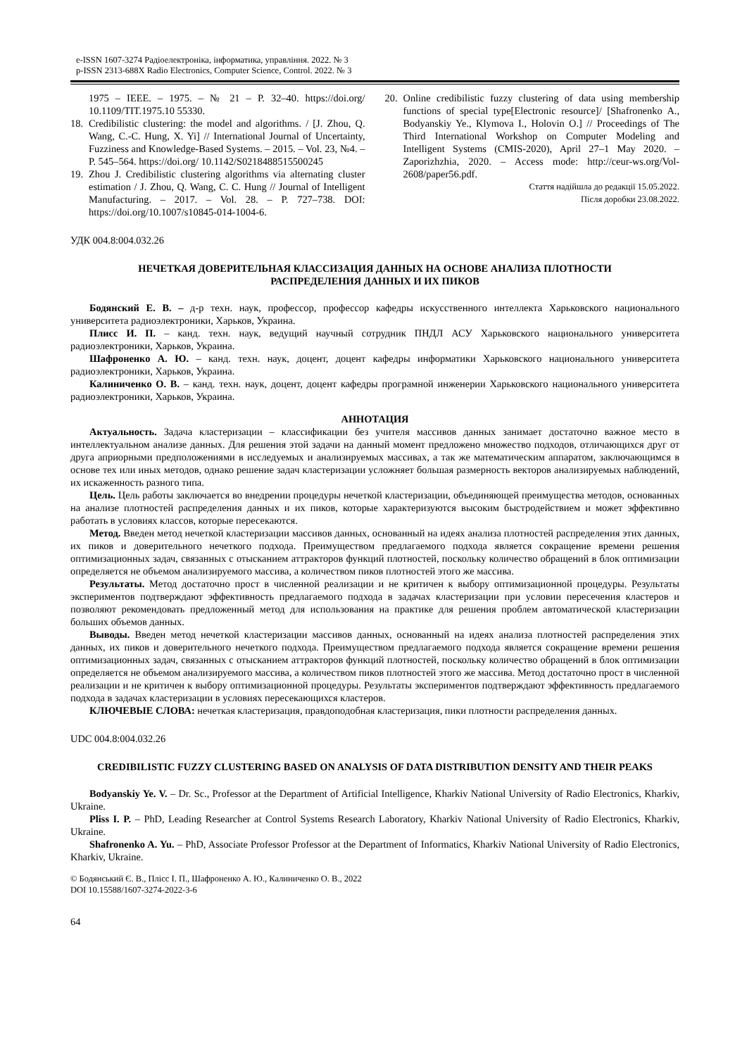e-ISSN 1607-3274 Радіоелектроніка, інформатика, управління. 2022. № 3
p-ISSN 2313-688X Radio Electronics, Computer Science, Control. 2022. № 3
1975 – IEEE. – 1975. – № 21 – P. 32–40. https://doi.org/ 10.1109/TIT.1975.10 55330.
18. Credibilistic clustering: the model and algorithms. / [J. Zhou, Q. Wang, C.-C. Hung, X. Yi] // International Journal of Uncertainty, Fuzziness and Knowledge-Based Systems. – 2015. – Vol. 23, №4. – P. 545–564. https://doi.org/ 10.1142/S0218488515500245
19. Zhou J. Credibilistic clustering algorithms via alternating cluster estimation / J. Zhou, Q. Wang, C. C. Hung // Journal of Intelligent Manufacturing. – 2017. – Vol. 28. – P. 727–738. DOI: https://doi.org/10.1007/s10845-014-1004-6.
20. Online credibilistic fuzzy clustering of data using membership functions of special type[Electronic resource]/ [Shafronenko A., Bodyanskiy Ye., Klymova I., Holovin O.] // Proceedings of The Third International Workshop on Computer Modeling and Intelligent Systems (CMIS-2020), April 27–1 May 2020. – Zaporizhzhia, 2020. – Access mode: http://ceur-ws.org/Vol-2608/paper56.pdf.
Стаття надійшла до редакції 15.05.2022.
Після доробки 23.08.2022.
УДК 004.8:004.032.26
НЕЧЕТКАЯ ДОВЕРИТЕЛЬНАЯ КЛАССИЗАЦИЯ ДАННЫХ НА ОСНОВЕ АНАЛИЗА ПЛОТНОСТИ РАСПРЕДЕЛЕНИЯ ДАННЫХ И ИХ ПИКОВ
Бодянский Е. В. – д-р техн. наук, профессор, профессор кафедры искусственного интеллекта Харьковского национального университета радиоэлектроники, Харьков, Украина.
Плисс И. П. – канд. техн. наук, ведущий научный сотрудник ПНДЛ АСУ Харьковского национального университета радиоэлектроники, Харьков, Украина.
Шафроненко А. Ю. – канд. техн. наук, доцент, доцент кафедры информатики Харьковского национального университета радиоэлектроники, Харьков, Украина.
Калиниченко О. В. – канд. техн. наук, доцент, доцент кафедры програмной инженерии Харьковского национального университета радиоэлектроники, Харьков, Украина.
АННОТАЦИЯ
Актуальность. Задача кластеризации – классификации без учителя массивов данных занимает достаточно важное место в интеллектуальном анализе данных. Для решения этой задачи на данный момент предложено множество подходов, отличающихся друг от друга априорными предположениями в исследуемых и анализируемых массивах, а так же математическим аппаратом, заключающимся в основе тех или иных методов, однако решение задач кластеризации усложняет большая размерность векторов анализируемых наблюдений, их искаженность разного типа.
Цель. Цель работы заключается во внедрении процедуры нечеткой кластеризации, объединяющей преимущества методов, основанных на анализе плотностей распределения данных и их пиков, которые характеризуются высоким быстродействием и может эффективно работать в условиях классов, которые пересекаются.
Метод. Введен метод нечеткой кластеризации массивов данных, основанный на идеях анализа плотностей распределения этих данных, их пиков и доверительного нечеткого подхода. Преимуществом предлагаемого подхода является сокращение времени решения оптимизационных задач, связанных с отысканием аттракторов функций плотностей, поскольку количество обращений в блок оптимизации определяется не объемом анализируемого массива, а количеством пиков плотностей этого же массива.
Результаты. Метод достаточно прост в численной реализации и не критичен к выбору оптимизационной процедуры. Результаты экспериментов подтверждают эффективность предлагаемого подхода в задачах кластеризации при условии пересечения кластеров и позволяют рекомендовать предложенный метод для использования на практике для решения проблем автоматической кластеризации больших объемов данных.
Выводы. Введен метод нечеткой кластеризации массивов данных, основанный на идеях анализа плотностей распределения этих данных, их пиков и доверительного нечеткого подхода. Преимуществом предлагаемого подхода является сокращение времени решения оптимизационных задач, связанных с отысканием аттракторов функций плотностей, поскольку количество обращений в блок оптимизации определяется не объемом анализируемого массива, а количеством пиков плотностей этого же массива. Метод достаточно прост в численной реализации и не критичен к выбору оптимизационной процедуры. Результаты экспериментов подтверждают эффективность предлагаемого подхода в задачах кластеризации в условиях пересекающихся кластеров.
КЛЮЧЕВЫЕ СЛОВА: нечеткая кластеризация, правдоподобная кластеризация, пики плотности распределения данных.
UDC 004.8:004.032.26
CREDIBILISTIC FUZZY CLUSTERING BASED ON ANALYSIS OF DATA DISTRIBUTION DENSITY AND THEIR PEAKS
Bodyanskiy Ye. V. – Dr. Sc., Professor at the Department of Artificial Intelligence, Kharkiv National University of Radio Electronics, Kharkiv, Ukraine.
Pliss I. P. – PhD, Leading Researcher at Control Systems Research Laboratory, Kharkiv National University of Radio Electronics, Kharkiv, Ukraine.
Shafronenko A. Yu. – PhD, Associate Professor Professor at the Department of Informatics, Kharkiv National University of Radio Electronics, Kharkiv, Ukraine.
© Бодянський Є. В., Плісс І. П., Шафроненко А. Ю., Калиниченко О. В., 2022
DOI 10.15588/1607-3274-2022-3-6
64